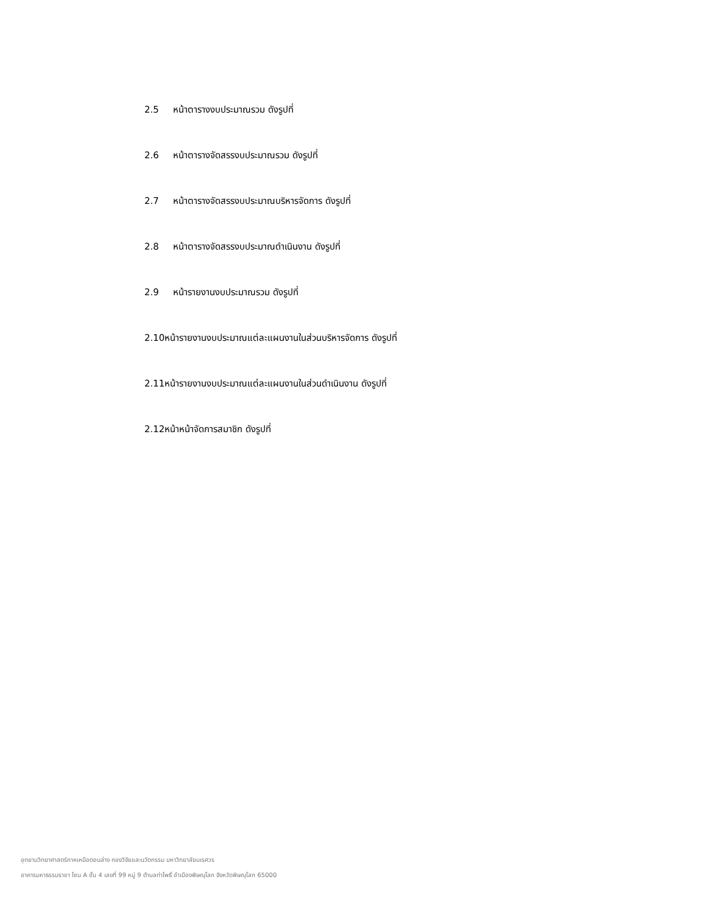2.5 หน้าตารางงบประมาณรวม ดังรูปที่
2.6 หน้าตารางจัดสรรงบประมาณรวม ดังรูปที่
2.7 หน้าตารางจัดสรรงบประมาณบริหารจัดการ ดังรูปที่
2.8 หน้าตารางจัดสรรงบประมาณดำเนินงาน ดังรูปที่
2.9 หน้ารายงานงบประมาณรวม ดังรูปที่
2.10หน้ารายงานงบประมาณแต่ละแผนงานในส่วนบริหารจัดการ ดังรูปที่
2.11หน้ารายงานงบประมาณแต่ละแผนงานในส่วนดำเนินงาน ดังรูปที่
2.12หน้าหน้าจัดการสมาชิก ดังรูปที่
อุทยานวิทยาศาสตร์ภาคเหนือตอนล่าง กองวิจัยและนวัตกรรม มหาวิทยาลัยนเรศวร
อาคารมหาธรรมราชา โซน A ชั้น 4 เลขที่ 99 หมู่ 9 ตำบลท่าโพธิ์ อำเมืองพิษณุโลก จังหวัดพิษณุโลก 65000